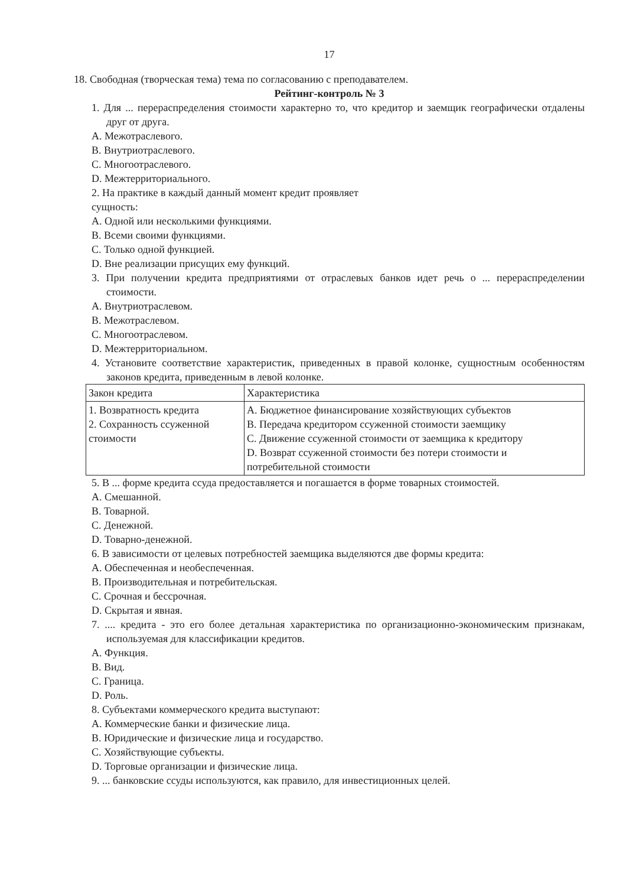17
18. Свободная (творческая тема) тема по согласованию с преподавателем.
Рейтинг-контроль № 3
1. Для ... перераспределения стоимости характерно то, что кредитор и заемщик географически отдалены друг от друга.
A. Межотраслевого.
B. Внутриотраслевого.
C. Многоотраслевого.
D. Межтерриториального.
2. На практике в каждый данный момент кредит проявляет
сущность:
A. Одной или несколькими функциями.
B. Всеми своими функциями.
C. Только одной функцией.
D. Вне реализации присущих ему функций.
3. При получении кредита предприятиями от отраслевых банков идет речь о ... перераспределении стоимости.
A. Внутриотраслевом.
B. Межотраслевом.
C. Многоотраслевом.
D. Межтерриториальном.
4. Установите соответствие характеристик, приведенных в правой колонке, сущностным особенностям законов кредита, приведенным в левой колонке.
| Закон кредита | Характеристика |
| 1. Возвратность кредита 2. Сохранность ссуженной стоимости | A. Бюджетное финансирование хозяйствующих субъектов B. Передача кредитором ссуженной стоимости заемщику C. Движение ссуженной стоимости от заемщика к кредитору D. Возврат ссуженной стоимости без потери стоимости и потребительной стоимости |
5. В ... форме кредита ссуда предоставляется и погашается в форме товарных стоимостей.
A. Смешанной.
B. Товарной.
C. Денежной.
D. Товарно-денежной.
6. В зависимости от целевых потребностей заемщика выделяются две формы кредита:
A. Обеспеченная и необеспеченная.
B. Производительная и потребительская.
C. Срочная и бессрочная.
D. Скрытая и явная.
7. .... кредита - это его более детальная характеристика по организационно-экономическим признакам, используемая для классификации кредитов.
A. Функция.
B. Вид.
C. Граница.
D. Роль.
8. Субъектами коммерческого кредита выступают:
A. Коммерческие банки и физические лица.
B. Юридические и физические лица и государство.
C. Хозяйствующие субъекты.
D. Торговые организации и физические лица.
9. ... банковские ссуды используются, как правило, для инвестиционных целей.